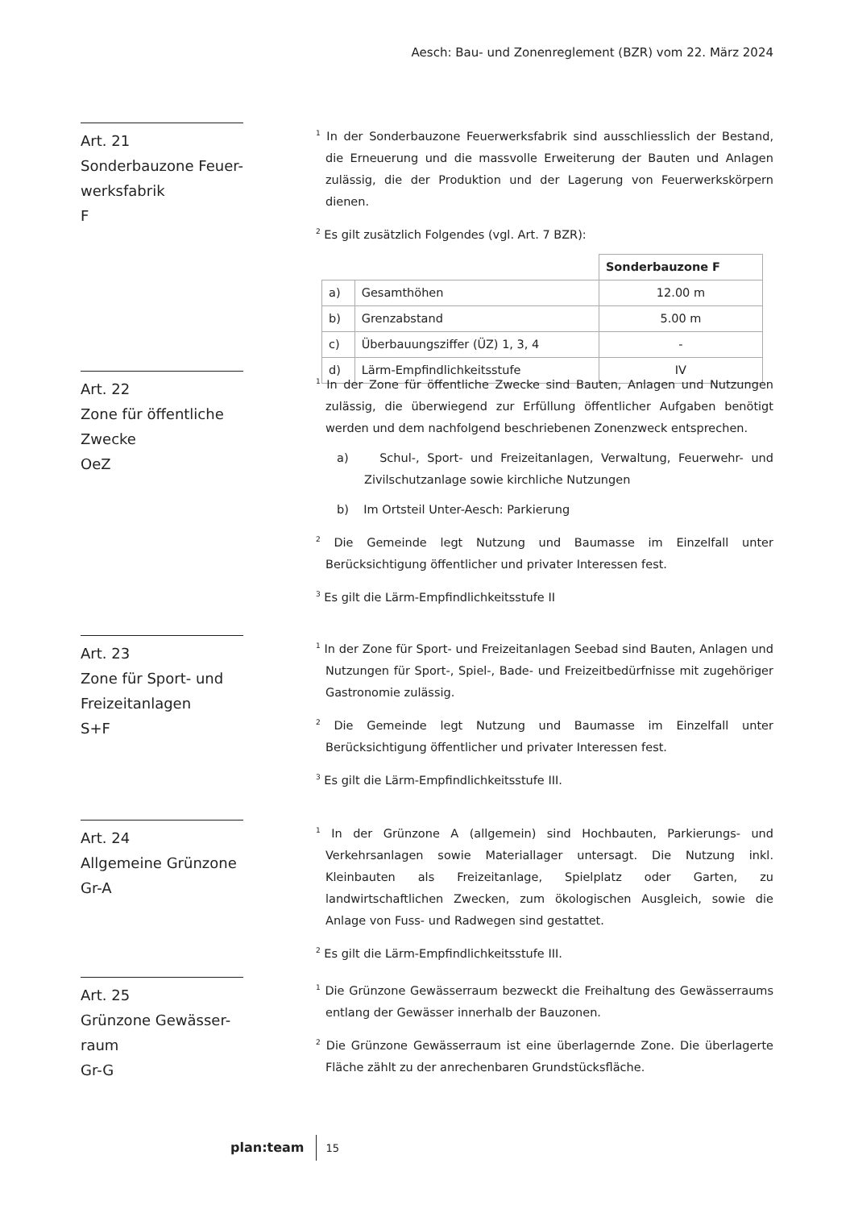Aesch: Bau- und Zonenreglement (BZR) vom 22. März 2024
Art. 21
Sonderbauzone Feuer-
werksfabrik
F
<sup>1</sup> In der Sonderbauzone Feuerwerksfabrik sind ausschliesslich der Bestand, die Erneuerung und die massvolle Erweiterung der Bauten und Anlagen zulässig, die der Produktion und der Lagerung von Feuerwerkskörpern dienen.
<sup>2</sup> Es gilt zusätzlich Folgendes (vgl. Art. 7 BZR):
| | | Sonderbauzone F |
| a) | Gesamthöhen | 12.00 m |
| b) | Grenzabstand | 5.00 m |
| c) | Überbauungsziffer (ÜZ) 1, 3, 4 | - |
| d) | Lärm-Empfindlichkeitsstufe | IV |
Art. 22
Zone für öffentliche
Zwecke
OeZ
<sup>1</sup> In der Zone für öffentliche Zwecke sind Bauten, Anlagen und Nutzungen zulässig, die überwiegend zur Erfüllung öffentlicher Aufgaben benötigt werden und dem nachfolgend beschriebenen Zonenzweck entsprechen.
a) Schul-, Sport- und Freizeitanlagen, Verwaltung, Feuerwehr- und Zivilschutzanlage sowie kirchliche Nutzungen
b) Im Ortsteil Unter-Aesch: Parkierung
<sup>2</sup> Die Gemeinde legt Nutzung und Baumasse im Einzelfall unter Berücksichtigung öffentlicher und privater Interessen fest.
<sup>3</sup> Es gilt die Lärm-Empfindlichkeitsstufe II
Art. 23
Zone für Sport- und
Freizeitanlagen
S+F
<sup>1</sup> In der Zone für Sport- und Freizeitanlagen Seebad sind Bauten, Anlagen und Nutzungen für Sport-, Spiel-, Bade- und Freizeitbedürfnisse mit zugehöriger Gastronomie zulässig.
<sup>2</sup> Die Gemeinde legt Nutzung und Baumasse im Einzelfall unter Berücksichtigung öffentlicher und privater Interessen fest.
<sup>3</sup> Es gilt die Lärm-Empfindlichkeitsstufe III.
Art. 24
Allgemeine Grünzone
Gr-A
<sup>1</sup> In der Grünzone A (allgemein) sind Hochbauten, Parkierungs- und Verkehrsanlagen sowie Materiallager untersagt. Die Nutzung inkl. Kleinbauten als Freizeitanlage, Spielplatz oder Garten, zu landwirtschaftlichen Zwecken, zum ökologischen Ausgleich, sowie die Anlage von Fuss- und Radwegen sind gestattet.
<sup>2</sup> Es gilt die Lärm-Empfindlichkeitsstufe III.
Art. 25
Grünzone Gewässer-
raum
Gr-G
<sup>1</sup> Die Grünzone Gewässerraum bezweckt die Freihaltung des Gewässerraums entlang der Gewässer innerhalb der Bauzonen.
<sup>2</sup> Die Grünzone Gewässerraum ist eine überlagernde Zone. Die überlagerte Fläche zählt zu der anrechenbaren Grundstücksfläche.
plan:team 15